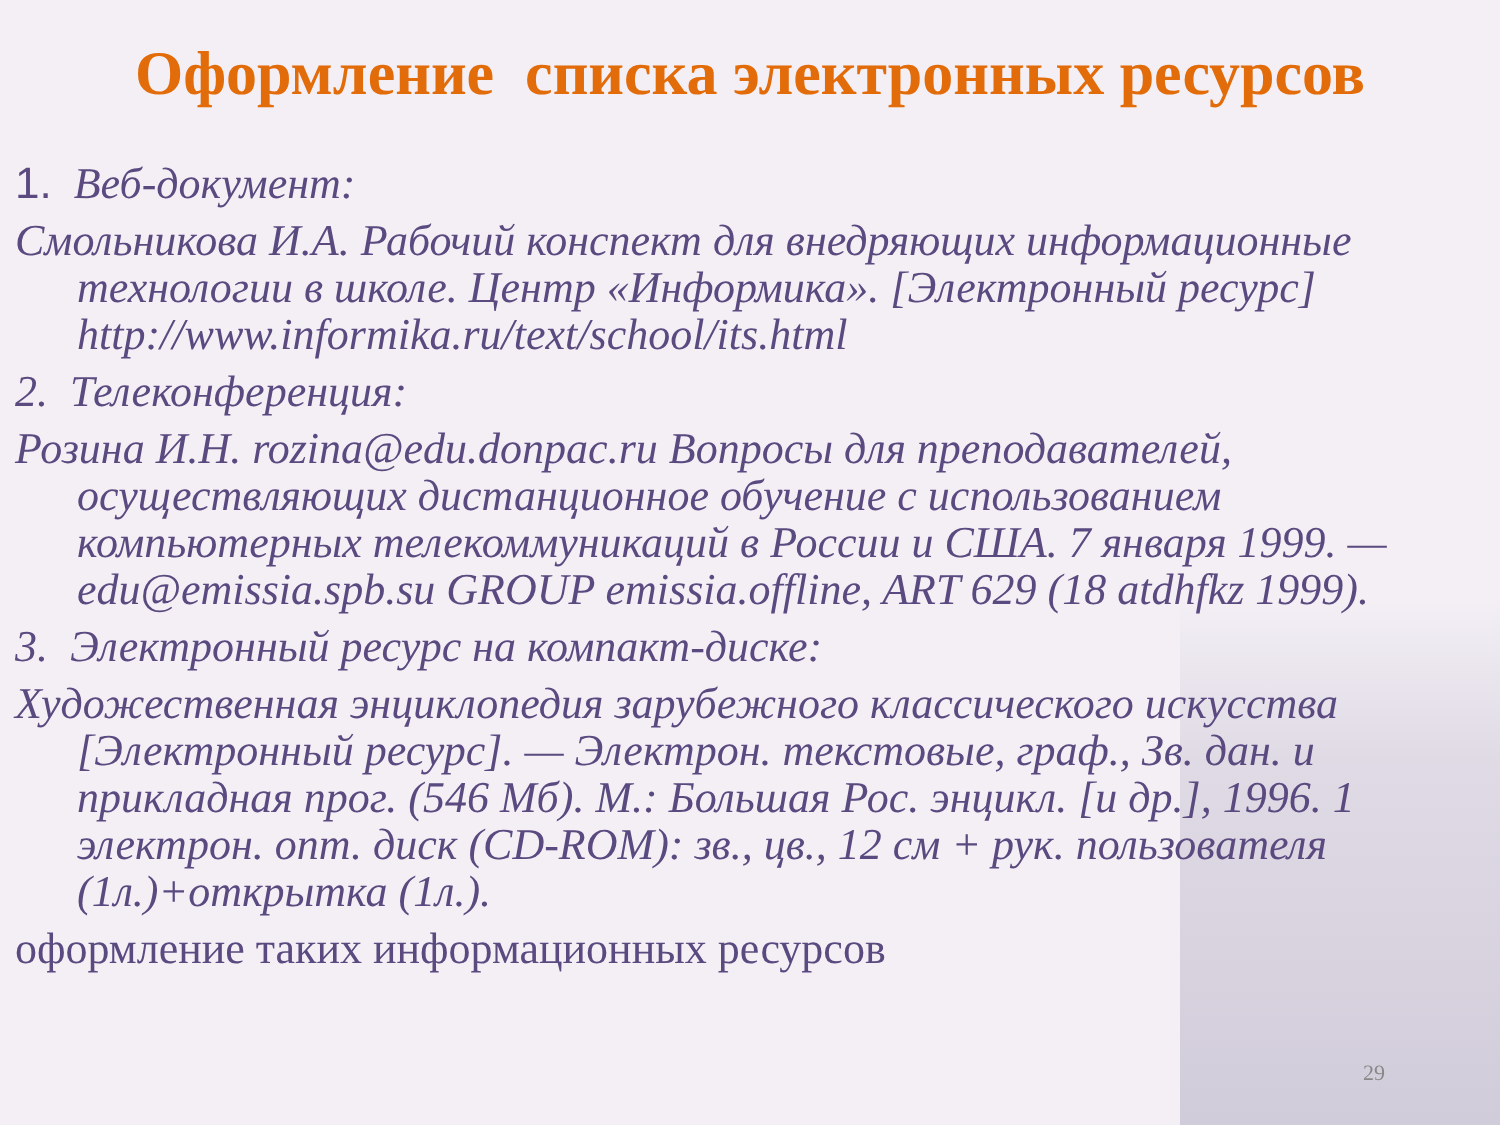Оформление списка электронных ресурсов
1. Веб-документ:
Смольникова И.А. Рабочий конспект для внедряющих информационные технологии в школе. Центр «Информика». [Электронный ресурс] http://www.informika.ru/text/school/its.html
2. Телеконференция:
Розина И.Н. rozina@edu.donpac.ru Вопросы для преподавателей, осуществляющих дистанционное обучение с использованием компьютерных телекоммуникаций в России и США. 7 января 1999. — edu@emissia.spb.su GROUP emissia.offline, ART 629 (18 atdhfkz 1999).
3. Электронный ресурс на компакт-диске:
Художественная энциклопедия зарубежного классического искусства [Электронный ресурс]. — Электрон. текстовые, граф., Зв. дан. и прикладная прог. (546 Мб). М.: Большая Рос. энцикл. [и др.], 1996. 1 электрон. опт. диск (CD-ROM): зв., цв., 12 см + рук. пользователя (1л.)+открытка (1л.).
оформление таких информационных ресурсов
29